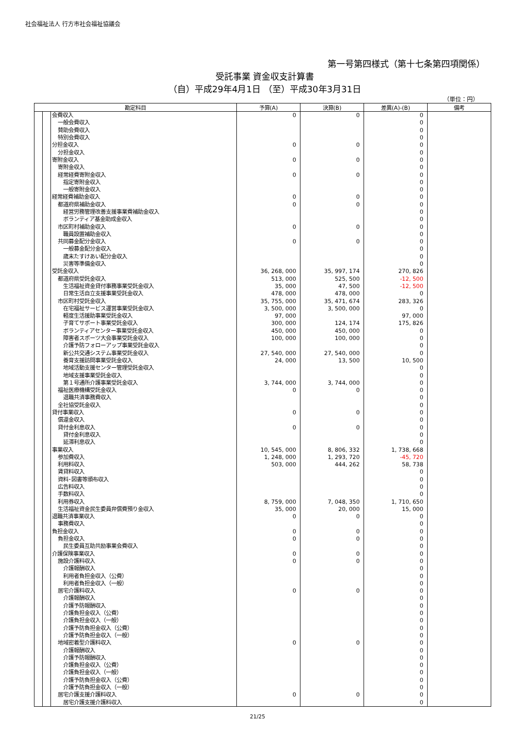社会福祉法人 行方市社会福祉協議会
第一号第四様式（第十七条第四項関係）
受託事業 資金収支計算書
（自）平成29年4月1日 （至）平成30年3月31日
（単位：円）
| 勘定科目 | | | 予算(A) | 決算(B) | 差異(A)-(B) | 備考 |
| --- | --- | --- | --- | --- | --- | --- |
| | | 会費収入 | 0 | 0 | 0 | |
| | | 一般会費収入 | | | 0 | |
| | | 賛助会費収入 | | | 0 | |
| | | 特別会費収入 | | | 0 | |
| | | 分担金収入 | 0 | 0 | 0 | |
| | | 分担金収入 | | | 0 | |
| | | 寄附金収入 | 0 | 0 | 0 | |
| | | 寄附金収入 | | | 0 | |
| | | 経常経費寄附金収入 | 0 | 0 | 0 | |
| | | 指定寄附金収入 | | | 0 | |
| | | 一般寄附金収入 | | | 0 | |
| | | 経常経費補助金収入 | 0 | 0 | 0 | |
| | | 都道府県補助金収入 | 0 | 0 | 0 | |
| | | 経営労務管理改善支援事業費補助金収入 | | | 0 | |
| | | ボランティア基金助成金収入 | | | 0 | |
| | | 市区町村補助金収入 | 0 | 0 | 0 | |
| | | 職員設置補助金収入 | | | 0 | |
| | | 共同募金配分金収入 | 0 | 0 | 0 | |
| | | 一般募金配分金収入 | | | 0 | |
| | | 歳末たすけあい配分金収入 | | | 0 | |
| | | 災害等準備金収入 | | | 0 | |
| | | 受託金収入 | 36, 268, 000 | 35, 997, 174 | 270, 826 | |
| | | 都道府県受託金収入 | 513, 000 | 525, 500 | -12, 500 | |
| | | 生活福祉資金貸付事務事業受託金収入 | 35, 000 | 47, 500 | -12, 500 | |
| | | 日常生活自立支援事業受託金収入 | 478, 000 | 478, 000 | 0 | |
| | | 市区町村受託金収入 | 35, 755, 000 | 35, 471, 674 | 283, 326 | |
| | | 在宅福祉サービス運営事業受託金収入 | 3, 500, 000 | 3, 500, 000 | 0 | |
| | | 軽度生活援助事業受託金収入 | 97, 000 | | 97, 000 | |
| | | 子育てサポート事業受託金収入 | 300, 000 | 124, 174 | 175, 826 | |
| | | ボランティアセンター事業受託金収入 | 450, 000 | 450, 000 | 0 | |
| | | 障害者スポーツ大会事業受託金収入 | 100, 000 | 100, 000 | 0 | |
| | | 介護予防フォローアップ事業受託金収入 | | | 0 | |
| | | 新公共交通システム事業受託金収入 | 27, 540, 000 | 27, 540, 000 | 0 | |
| | | 養育支援訪問事業受託金収入 | 24, 000 | 13, 500 | 10, 500 | |
| | | 地域活動支援センター管理受託金収入 | | | 0 | |
| | | 地域支援事業受託金収入 | | | 0 | |
| | | 第１号通所介護事業受託金収入 | 3, 744, 000 | 3, 744, 000 | 0 | |
| | | 福祉医療機構受託金収入 | 0 | 0 | 0 | |
| | | 退職共済事務費収入 | | | 0 | |
| | | 全社協受託金収入 | | | 0 | |
| | | 貸付事業収入 | 0 | 0 | 0 | |
| | | 償還金収入 | | | 0 | |
| | | 貸付金利息収入 | 0 | 0 | 0 | |
| | | 貸付金利息収入 | | | 0 | |
| | | 延滞利息収入 | | | 0 | |
| | | 事業収入 | 10, 545, 000 | 8, 806, 332 | 1, 738, 668 | |
| | | 参加費収入 | 1, 248, 000 | 1, 293, 720 | -45, 720 | |
| | | 利用料収入 | 503, 000 | 444, 262 | 58, 738 | |
| | | 賃貸料収入 | | | 0 | |
| | | 資料･図書等頒布収入 | | | 0 | |
| | | 広告料収入 | | | 0 | |
| | | 手数料収入 | | | 0 | |
| | | 利用券収入 | 8, 759, 000 | 7, 048, 350 | 1, 710, 650 | |
| | | 生活福祉資金民生委員弁償費預り金収入 | 35, 000 | 20, 000 | 15, 000 | |
| | | 退職共済事業収入 | 0 | 0 | 0 | |
| | | 事務費収入 | | | 0 | |
| | | 負担金収入 | 0 | 0 | 0 | |
| | | 負担金収入 | 0 | 0 | 0 | |
| | | 民生委員互助共励事業会費収入 | | | 0 | |
| | | 介護保険事業収入 | 0 | 0 | 0 | |
| | | 施設介護料収入 | 0 | 0 | 0 | |
| | | 介護報酬収入 | | | 0 | |
| | | 利用者負担金収入（公費） | | | 0 | |
| | | 利用者負担金収入（一般） | | | 0 | |
| | | 居宅介護料収入 | 0 | 0 | 0 | |
| | | 介護報酬収入 | | | 0 | |
| | | 介護予防報酬収入 | | | 0 | |
| | | 介護負担金収入（公費） | | | 0 | |
| | | 介護負担金収入（一般） | | | 0 | |
| | | 介護予防負担金収入（公費） | | | 0 | |
| | | 介護予防負担金収入（一般） | | | 0 | |
| | | 地域密着型介護料収入 | 0 | 0 | 0 | |
| | | 介護報酬収入 | | | 0 | |
| | | 介護予防報酬収入 | | | 0 | |
| | | 介護負担金収入（公費） | | | 0 | |
| | | 介護負担金収入（一般） | | | 0 | |
| | | 介護予防負担金収入（公費） | | | 0 | |
| | | 介護予防負担金収入（一般） | | | 0 | |
| | | 居宅介護支援介護料収入 | 0 | 0 | 0 | |
| | | 居宅介護支援介護料収入 | | | 0 | |
21/25